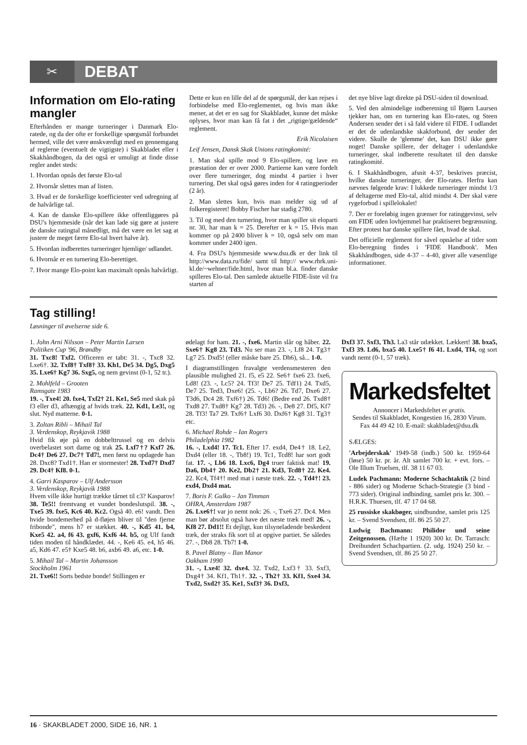✂
DEBAT
Information om Elo-rating mangler
Efterhånden er mange turneringer i Danmark Elo-ratede, og da der ofte er forskellige spørgsmål forbundet hermed, ville det være ønskværdigt med en gennemgang af reglerne (eventuelt de vigtigste) i Skakbladet eller i Skakhåndbogen, da det også er umuligt at finde disse regler andet steds:
1. Hvordan opnås det første Elo-tal
2. Hvornår slettes man af listen.
3. Hvad er de forskellige koefficienter ved udregning af de halvårlige tal.
4. Kan de danske Elo-spillere ikke offentliggøres på DSU's hjemmeside (når det kan lade sig gøre at justere de danske ratingtal månedligt, må det være en let sag at justere de meget færre Elo-tal hvert halve år).
5. Hvordan indberettes turneringer hjemlige/ udlandet.
6. Hvornår er en turnering Elo-berettiget.
7. Hvor mange Elo-point kan maximalt opnås halvårligt.
Dette er kun en lille del af de spørgsmål, der kan rejses i forbindelse med Elo-reglementet, og hvis man ikke mener, at det er en sag for Skakbladet, kunne det måske oplyses, hvor man kan få fat i det „rigtige/gældende“ reglement.
Erik Nicolaisen
Leif Jensen, Dansk Skak Unions ratingkomité:
1. Man skal spille mod 9 Elo-spillere, og lave en præstation der er over 2000. Partierne kan være fordelt over flere turneringer, dog mindst 4 partier i hver turnering. Det skal også gøres inden for 4 ratingperioder (2 år).
2. Man slettes kun, hvis man melder sig ud af folkeregisteret! Bobby Fischer har stadig 2780.
3. Til og med den turnering, hvor man spiller sit eloparti nr. 30, har man k = 25. Derefter er k = 15. Hvis man kommer op på 2400 bliver k = 10, også selv om man kommer under 2400 igen.
4. Fra DSU's hjemmeside www.dsu.dk er der link til http://www.data.ru/fide/ samt til http:// www.rhrk.uni-kl.de/~wehner/fide.html, hvor man bl.a. finder danske spilleres Elo-tal. Den samlede aktuelle FIDE-liste vil fra starten af
det nye blive lagt direkte på DSU-siden til download.
5. Ved den almindelige indberetning til Bjørn Laursen tjekker han, om en turnering kan Elo-rates, og Steen Andersen sender det i så fald videre til FIDE. I udlandet er det de udenlandske skakforbund, der sender det videre. Skulle de 'glemme' det, kan DSU ikke gøre noget! Danske spillere, der deltager i udenlandske turneringer, skal indberette resultatet til den danske ratingkomité.
6. I Skakhåndbogen, afsnit 4-37, beskrives præcist, hvilke danske turneringer, der Elo-rates. Herfra kan nævnes følgende krav: I lukkede turneringer mindst 1/3 af deltagerne med Elo-tal, altid mindst 4. Der skal være rygeforbud i spillelokalet!
7. Der er foreløbig ingen grænser for ratinggevinst, selv om FIDE uden lovhjemmel har praktiseret begrænsning. Efter protest har danske spillere fået, hvad de skal.
Det officielle reglement for såvel opnåelse af titler som Elo-beregning findes i 'FIDE Handbook'. Men Skakhåndbogen, side 4-37 – 4-40, giver alle væsentlige informationer.
Tag stilling!
Løsninger til øvelserne side 6.
1. John Arni Nilsson – Peter Martin Larsen
Politiken Cup '96, Brøndby
31. Txc8! Txf2. Officeren er tabt: 31. -, Txc8 32. Lxe6†. 32. Txf8† Txf8† 33. Kh1, De5 34. Dg5, Dxg5 35. Lxe6† Kg7 36. Sxg5, og nem gevinst (0-1, 52 tr.).
2. Mohlfeld – Grooten
Ramsgate 1983
19. -, Txe4! 20. fxe4, Txf2† 21. Ke1, Se5 med skak på f3 eller d3, afhængig af hvids træk. 22. Kd1, Le3!, og slut. Nyd matterne. 0-1.
3. Zoltan Ribli – Mihail Tal
3. Verdenskop, Reykjavik 1988
Hvid fik øje på en dobbelttrussel og en delvis overbelastet sort dame og trak 25. Lxf7†? Kxf7 26. Dc4† De6 27. Dc7† Td7!, men først nu opdagede han 28. Dxc8? Txd1†. Han er stormester! 28. Txd7† Dxd7 29. Dc4† Kf8. 0-1.
4. Garri Kasparov – Ulf Andersson
3. Verdenskop, Reykjavik 1988
Hvem ville ikke hurtigt trække tårnet til c3? Kasparov! 38. Te5!! fremtvang et vundet bondeslutspil. 38. -, Txe5 39. fxe5, Kc6 40. Kc2. Også 40. e6! vandt. Den hvide bondemerhed på d-fløjen bliver til "den fjerne fribonde", mens h7 er stækket. 40. -, Kd5 41. b4, Kxe5 42. a4, f6 43. gxf6, Kxf6 44. b5, og Ulf fandt tiden moden til håndklædet. 44. -, Ke6 45. e4, h5 46. a5, Kd6 47. e5† Kxe5 48. b6, axb6 49. a6, etc. 1-0.
5. Mihail Tal – Martin Johansson
Stockholm 1961
21. Txe6!! Sorts bedste bonde! Stillingen er
ødelagt for ham. 21. -, fxe6. Martin slår og håber. 22. Sxe6† Kg8 23. Td3. Nu ser man 23. -, Lf8 24. Tg3† Lg7 25. Dxd5! (eller måske bare 25. Dh6), så... 1-0.
I diagramstillingen fravalgte verdensmesteren den plausible mulighed 21. f5, e5 22. Se6† fxe6 23. fxe6, Ld8! (23. -, Lc5? 24. Tf3! De7 25. Tdf1) 24. Txd5, De7 25. Ted3, Dxe6! (25. -, Lb6? 26. Td7, Dxe6 27. T3d6, Dc4 28. Txf6†) 26. Td6! (Bedre end 26. Txd8† Txd8 27. Txd8† Kg7 28. Td3) 26. -, De8 27. Df5, Kf7 28. Tf3! Ta7 29. Txf6† Lxf6 30. Dxf6† Kg8 31. Tg3† etc.
6. Michael Rohde – Ian Rogers
Philadelphia 1982
16. -, Lxd4! 17. Tc1. Efter 17. exd4, De4† 18. Le2, Dxd4 (eller 18. -, Tb8!) 19. Tc1, Tcd8! har sort godt fat. 17. -, Lb6 18. Lxc6, Dg4 truer faktisk mat! 19. Da6, Db4† 20. Ke2, Db2† 21. Kd3, Tcd8† 22. Ke4. 22. Kc4, Tf4†! med mat i næste træk. 22. -, Td4†! 23. exd4, Dxd4 mat.
7. Boris F. Gulko – Jan Timman
OHRA, Amsterdam 1987
26. Lxe6†! var jo nemt nok: 26. -, Txe6 27. Dc4. Men man bør absolut også have det næste træk med! 26. -, Kf8 27. Dd1!! Et dejligt, kun tilsyneladende beskedent træk, der straks fik sort til at opgive partiet. Se således 27. -, Db8 28. Tb7! 1-0.
8. Pavel Blatny – Ilan Manor
Oakham 1990
31. -, Lxe4! 32. dxe4. 32. Txd2, Lxf3† 33. Sxf3, Dxg4† 34. Kf1, Th1†. 32. -, Th2† 33. Kf1, Sxe4 34. Txd2, Sxd2† 35. Ke1, Sxf3† 36. Dxf3,
Dxf3 37. Sxf3, Th3. La3 står udækket. Lækkert! 38. bxa5, Txf3 39. Ld6, bxa5 40. Lxe5† f6 41. Lxd4, Tf4, og sort vandt nemt (0-1, 57 træk).
Markedsfeltet
Annoncer i Markedsfeltet er gratis.
Sendes til Skakbladet, Kongestien 16, 2830 Virum. Fax 44 49 42 10. E-mail: skakbladet@dsu.dk
SÆLGES:
'Arbejderskak' 1949-58 (indb.) 500 kr. 1959-64 (løse) 50 kr. pr. år. Alt samlet 700 kr. + evt. fors. – Ole Illum Truelsen, tlf. 38 11 67 03.
Ludek Pachmann: Moderne Schachtaktik (2 bind - 886 sider) og Moderne Schach-Strategie (3 bind - 773 sider). Original indbinding, samlet pris kr. 300. – H.R.K. Thuesen, tlf. 47 17 04 68.
25 russiske skakbøger, uindbundne, samlet pris 125 kr. – Svend Svendsen, tlf. 86 25 50 27.
Ludwig Bachmann: Philidor und seine Zeitgenossen. (Hæfte 1 1920) 300 kr. Dr. Tarrasch: Dreihundert Schachpartien. (2. udg. 1924) 250 kr. – Svend Svendsen, tlf. 86 25 50 27.
16 · SKAKBLADET 2000, SIDE 16, NR. 1